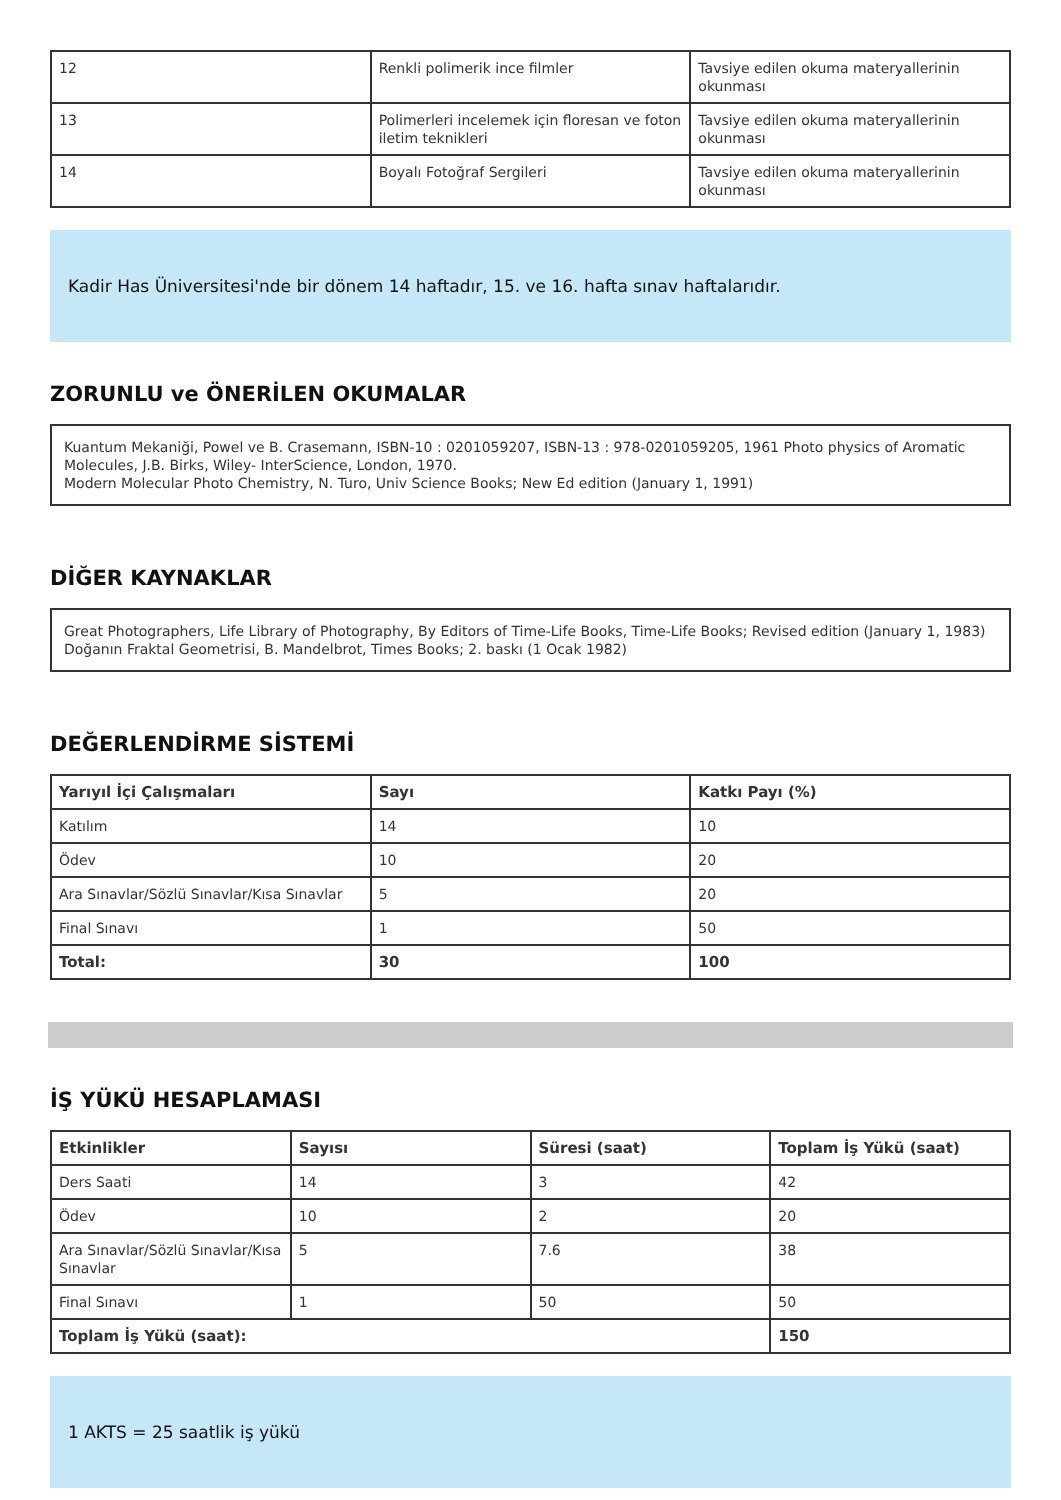| 12 | Renkli polimerik ince filmler | Tavsiye edilen okuma materyallerinin okunması |
| 13 | Polimerleri incelemek için floresan ve foton iletim teknikleri | Tavsiye edilen okuma materyallerinin okunması |
| 14 | Boyalı Fotoğraf Sergileri | Tavsiye edilen okuma materyallerinin okunması |
Kadir Has Üniversitesi'nde bir dönem 14 haftadır, 15. ve 16. hafta sınav haftalarıdır.
ZORUNLU ve ÖNERİLEN OKUMALAR
Kuantum Mekaniği, Powel ve B. Crasemann, ISBN-10 : 0201059207, ISBN-13 : 978-0201059205, 1961 Photo physics of Aromatic Molecules, J.B. Birks, Wiley- InterScience, London, 1970.
Modern Molecular Photo Chemistry, N. Turo, Univ Science Books; New Ed edition (January 1, 1991)
DİĞER KAYNAKLAR
Great Photographers, Life Library of Photography, By Editors of Time-Life Books, Time-Life Books; Revised edition (January 1, 1983)
Doğanın Fraktal Geometrisi, B. Mandelbrot, Times Books; 2. baskı (1 Ocak 1982)
DEĞERLENDİRME SİSTEMİ
| Yarıyıl İçi Çalışmaları | Sayı | Katkı Payı (%) |
| --- | --- | --- |
| Katılım | 14 | 10 |
| Ödev | 10 | 20 |
| Ara Sınavlar/Sözlü Sınavlar/Kısa Sınavlar | 5 | 20 |
| Final Sınavı | 1 | 50 |
| Total: | 30 | 100 |
İŞ YÜKÜ HESAPLAMASI
| Etkinlikler | Sayısı | Süresi (saat) | Toplam İş Yükü (saat) |
| --- | --- | --- | --- |
| Ders Saati | 14 | 3 | 42 |
| Ödev | 10 | 2 | 20 |
| Ara Sınavlar/Sözlü Sınavlar/Kısa Sınavlar | 5 | 7.6 | 38 |
| Final Sınavı | 1 | 50 | 50 |
| Toplam İş Yükü (saat): | | | 150 |
1 AKTS = 25 saatlik iş yükü